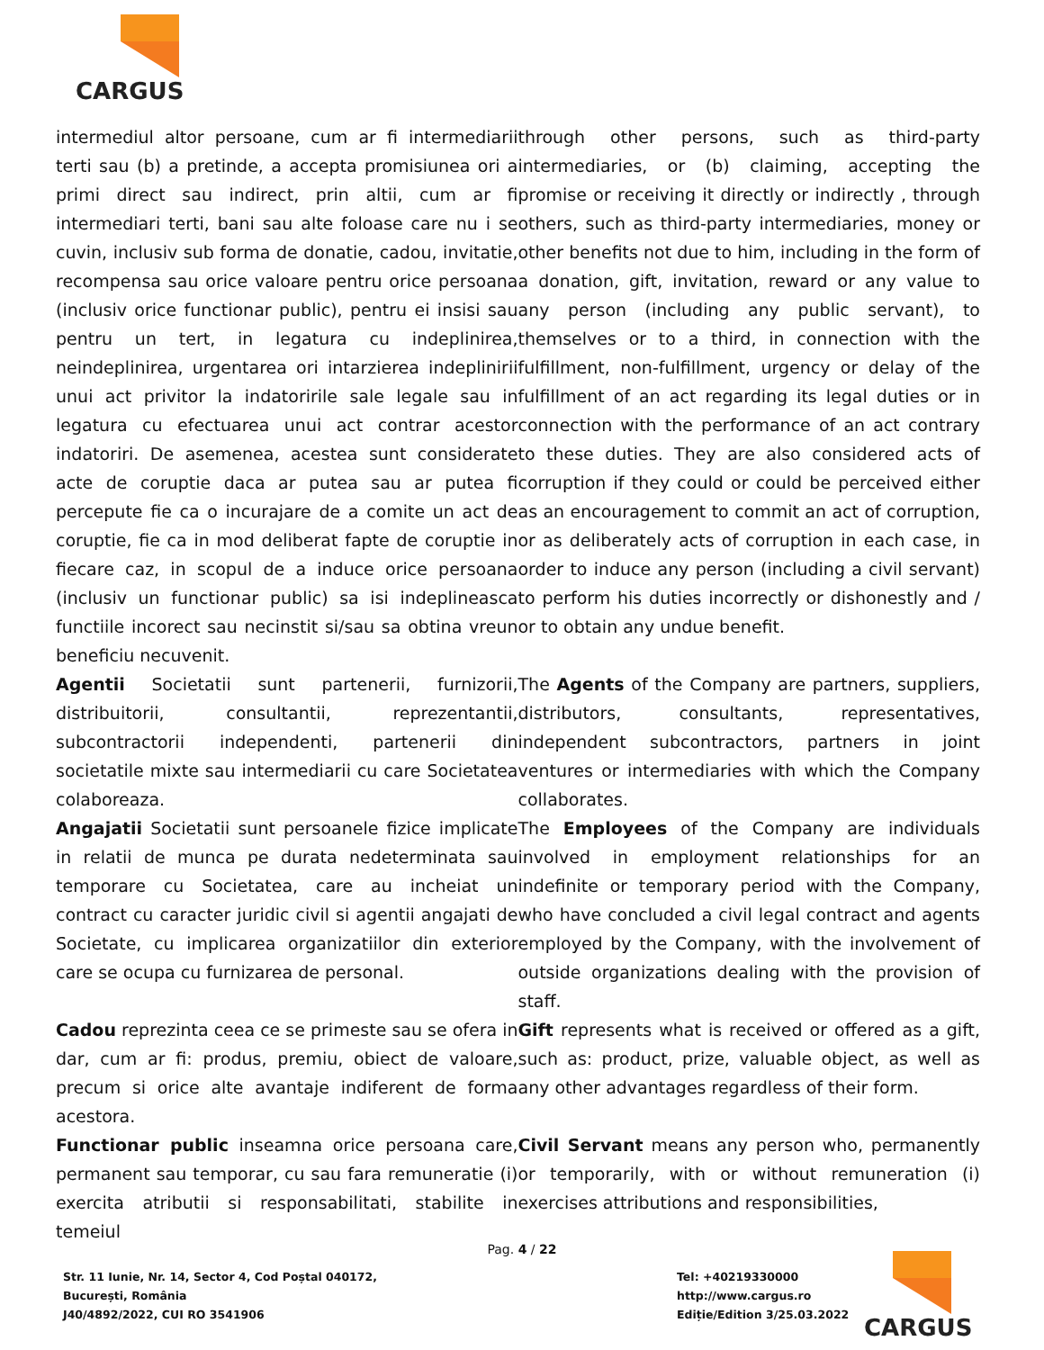CARGUS
intermediul altor persoane, cum ar fi intermediarii terti sau (b) a pretinde, a accepta promisiunea ori a primi direct sau indirect, prin altii, cum ar fi intermediari terti, bani sau alte foloase care nu i se cuvin, inclusiv sub forma de donatie, cadou, invitatie, recompensa sau orice valoare pentru orice persoana (inclusiv orice functionar public), pentru ei insisi sau pentru un tert, in legatura cu indeplinirea, neindeplinirea, urgentarea ori intarzierea indeplinirii unui act privitor la indatoririle sale legale sau in legatura cu efectuarea unui act contrar acestor indatoriri. De asemenea, acestea sunt considerate acte de coruptie daca ar putea sau ar putea fi percepute fie ca o incurajare de a comite un act de coruptie, fie ca in mod deliberat fapte de coruptie in fiecare caz, in scopul de a induce orice persoana (inclusiv un functionar public) sa isi indeplineasca functiile incorect sau necinstit si/sau sa obtina vreun beneficiu necuvenit.
through other persons, such as third-party intermediaries, or (b) claiming, accepting the promise or receiving it directly or indirectly , through others, such as third-party intermediaries, money or other benefits not due to him, including in the form of a donation, gift, invitation, reward or any value to any person (including any public servant), to themselves or to a third, in connection with the fulfillment, non-fulfillment, urgency or delay of the fulfillment of an act regarding its legal duties or in connection with the performance of an act contrary to these duties. They are also considered acts of corruption if they could or could be perceived either as an encouragement to commit an act of corruption, or as deliberately acts of corruption in each case, in order to induce any person (including a civil servant) to perform his duties incorrectly or dishonestly and / or to obtain any undue benefit.
Agentii Societatii sunt partenerii, furnizorii, distribuitorii, consultantii, reprezentantii, subcontractorii independenti, partenerii din societatile mixte sau intermediarii cu care Societatea colaboreaza.
The Agents of the Company are partners, suppliers, distributors, consultants, representatives, independent subcontractors, partners in joint ventures or intermediaries with which the Company collaborates.
Angajatii Societatii sunt persoanele fizice implicate in relatii de munca pe durata nedeterminata sau temporare cu Societatea, care au incheiat un contract cu caracter juridic civil si agentii angajati de Societate, cu implicarea organizatiilor din exterior care se ocupa cu furnizarea de personal.
The Employees of the Company are individuals involved in employment relationships for an indefinite or temporary period with the Company, who have concluded a civil legal contract and agents employed by the Company, with the involvement of outside organizations dealing with the provision of staff.
Cadou reprezinta ceea ce se primeste sau se ofera in dar, cum ar fi: produs, premiu, obiect de valoare, precum si orice alte avantaje indiferent de forma acestora.
Gift represents what is received or offered as a gift, such as: product, prize, valuable object, as well as any other advantages regardless of their form.
Functionar public inseamna orice persoana care, permanent sau temporar, cu sau fara remuneratie (i) exercita atributii si responsabilitati, stabilite in temeiul
Civil Servant means any person who, permanently or temporarily, with or without remuneration (i) exercises attributions and responsibilities,
Pag. 4 / 22
Str. 11 Iunie, Nr. 14, Sector 4, Cod Poștal 040172,
București, România
J40/4892/2022, CUI RO 3541906
Tel: +40219330000
http://www.cargus.ro
Ediție/Edition 3/25.03.2022
CARGUS